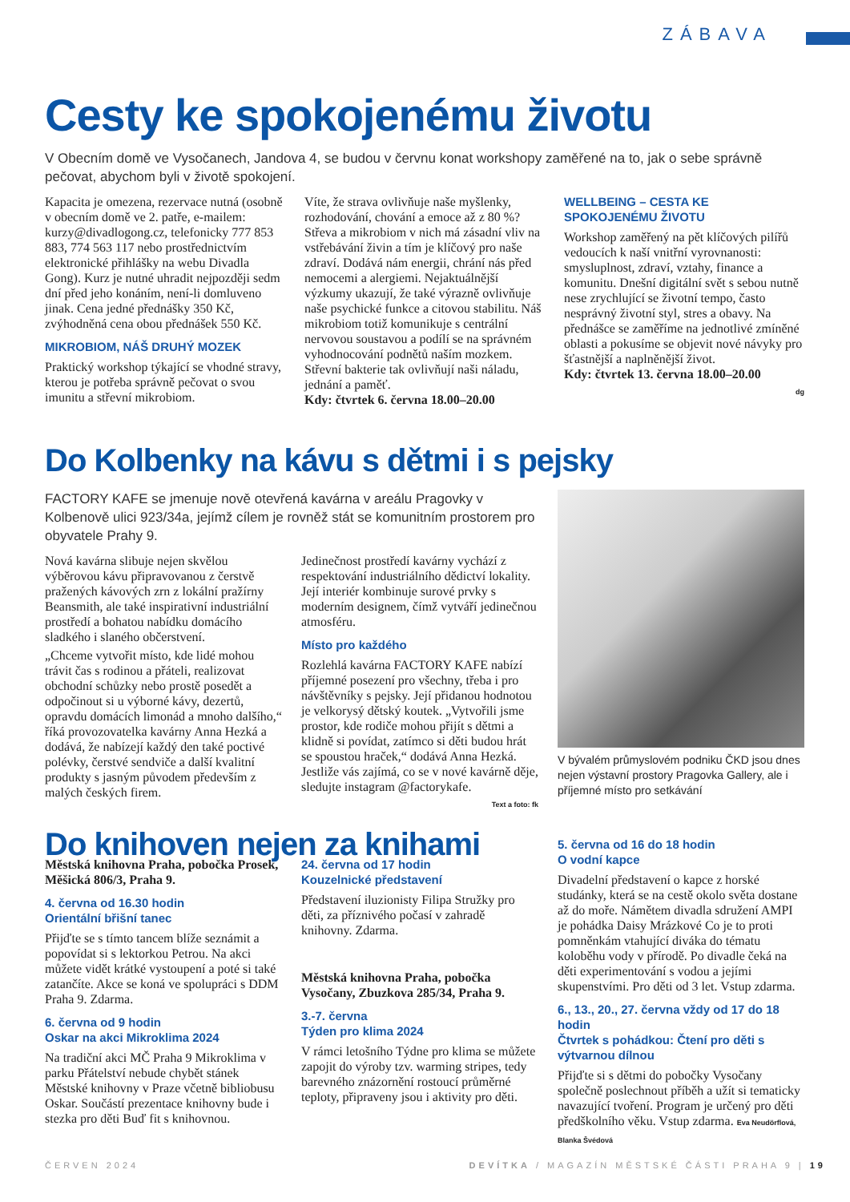ZÁBAVA
Cesty ke spokojenému životu
V Obecním domě ve Vysočanech, Jandova 4, se budou v červnu konat workshopy zaměřené na to, jak o sebe správně pečovat, abychom byli v životě spokojení.
Kapacita je omezena, rezervace nutná (osobně v obecním domě ve 2. patře, e-mailem: kurzy@divadlogong.cz, telefonicky 777 853 883, 774 563 117 nebo prostřednictvím elektronické přihlášky na webu Divadla Gong). Kurz je nutné uhradit nejpozději sedm dní před jeho konáním, není-li domluveno jinak. Cena jedné přednášky 350 Kč, zvýhodněná cena obou přednášek 550 Kč.
MIKROBIOM, NÁŠ DRUHÝ MOZEK
Praktický workshop týkající se vhodné stravy, kterou je potřeba správně pečovat o svou imunitu a střevní mikrobiom.
Víte, že strava ovlivňuje naše myšlenky, rozhodování, chování a emoce až z 80 %? Střeva a mikrobiom v nich má zásadní vliv na vstřebávání živin a tím je klíčový pro naše zdraví. Dodává nám energii, chrání nás před nemocemi a alergiemi. Nejaktuálnější výzkumy ukazují, že také výrazně ovlivňuje naše psychické funkce a citovou stabilitu. Náš mikrobiom totiž komunikuje s centrální nervovou soustavou a podílí se na správném vyhodnocování podnětů naším mozkem. Střevní bakterie tak ovlivňují naši náladu, jednání a paměť.
Kdy: čtvrtek 6. června 18.00–20.00
WELLBEING – CESTA KE SPOKOJENÉMU ŽIVOTU
Workshop zaměřený na pět klíčových pilířů vedoucích k naší vnitřní vyrovnanosti: smysluplnost, zdraví, vztahy, finance a komunitu. Dnešní digitální svět s sebou nutně nese zrychlující se životní tempo, často nesprávný životní styl, stres a obavy. Na přednášce se zaměříme na jednotlivé zmíněné oblasti a pokusíme se objevit nové návyky pro šťastnější a naplněnější život.
Kdy: čtvrtek 13. června 18.00–20.00
dg
Do Kolbenky na kávu s dětmi i s pejsky
FACTORY KAFE se jmenuje nově otevřená kavárna v areálu Pragovky v Kolbenově ulici 923/34a, jejímž cílem je rovněž stát se komunitním prostorem pro obyvatele Prahy 9.
Nová kavárna slibuje nejen skvělou výběrovou kávu připravovanou z čerstvě pražených kávových zrn z lokální pražírny Beansmith, ale také inspirativní industriální prostředí a bohatou nabídku domácího sladkého i slaného občerstvení.
„Chceme vytvořit místo, kde lidé mohou trávit čas s rodinou a přáteli, realizovat obchodní schůzky nebo prostě posedět a odpočinout si u výborné kávy, dezertů, opravdu domácích limonád a mnoho dalšího,“ říká provozovatelka kavárny Anna Hezká a dodává, že nabízejí každý den také poctivé polévky, čerstvé sendviče a další kvalitní produkty s jasným původem především z malých českých firem.
Jedinečnost prostředí kavárny vychází z respektování industriálního dědictví lokality. Její interiér kombinuje surové prvky s moderním designem, čímž vytváří jedinečnou atmosféru.
Místo pro každého
Rozlehlá kavárna FACTORY KAFE nabízí příjemné posezení pro všechny, třeba i pro návštěvníky s pejsky. Její přidanou hodnotou je velkorysý dětský koutek. „Vytvořili jsme prostor, kde rodiče mohou přijít s dětmi a klidně si povídat, zatímco si děti budou hrát se spoustou hraček,“ dodává Anna Hezká. Jestliže vás zajímá, co se v nové kavárně děje, sledujte instagram @factorykafe.
Text a foto: fk
V bývalém průmyslovém podniku ČKD jsou dnes nejen výstavní prostory Pragovka Gallery, ale i příjemné místo pro setkávání
Do knihoven nejen za knihami
Městská knihovna Praha, pobočka Prosek, Měšická 806/3, Praha 9.
4. června od 16.30 hodin
Orientální břišní tanec
Přijďte se s tímto tancem blíže seznámit a popovídat si s lektorkou Petrou. Na akci můžete vidět krátké vystoupení a poté si také zatančíte. Akce se koná ve spolupráci s DDM Praha 9. Zdarma.
6. června od 9 hodin
Oskar na akci Mikroklima 2024
Na tradiční akci MČ Praha 9 Mikroklima v parku Přátelství nebude chybět stánek Městské knihovny v Praze včetně bibliobusu Oskar. Součástí prezentace knihovny bude i stezka pro děti Buď fit s knihovnou.
24. června od 17 hodin
Kouzelnické představení
Představení iluzionisty Filipa Stružky pro děti, za příznivého počasí v zahradě knihovny. Zdarma.
Městská knihovna Praha, pobočka Vysočany, Zbuzkova 285/34, Praha 9.
3.-7. června
Týden pro klima 2024
V rámci letošního Týdne pro klima se můžete zapojit do výroby tzv. warming stripes, tedy barevného znázornění rostoucí průměrné teploty, připraveny jsou i aktivity pro děti.
5. června od 16 do 18 hodin
O vodní kapce
Divadelní představení o kapce z horské studánky, která se na cestě okolo světa dostane až do moře. Námětem divadla sdružení AMPI je pohádka Daisy Mrázkové Co je to proti pomněnkám vtahující diváka do tématu koloběhu vody v přírodě. Po divadle čeká na děti experimentování s vodou a jejími skupenstvími. Pro děti od 3 let. Vstup zdarma.
6., 13., 20., 27. června vždy od 17 do 18 hodin
Čtvrtek s pohádkou: Čtení pro děti s výtvarnou dílnou
Přijďte si s dětmi do pobočky Vysočany společně poslechnout příběh a užít si tematicky navazující tvoření. Program je určený pro děti předškolního věku. Vstup zdarma. Eva Neudörflová, Blanka Švédová
ČERVEN 2024 DEVÍTKA / MAGAZÍN MĚSTSKÉ ČÁSTI PRAHA 9 | 19